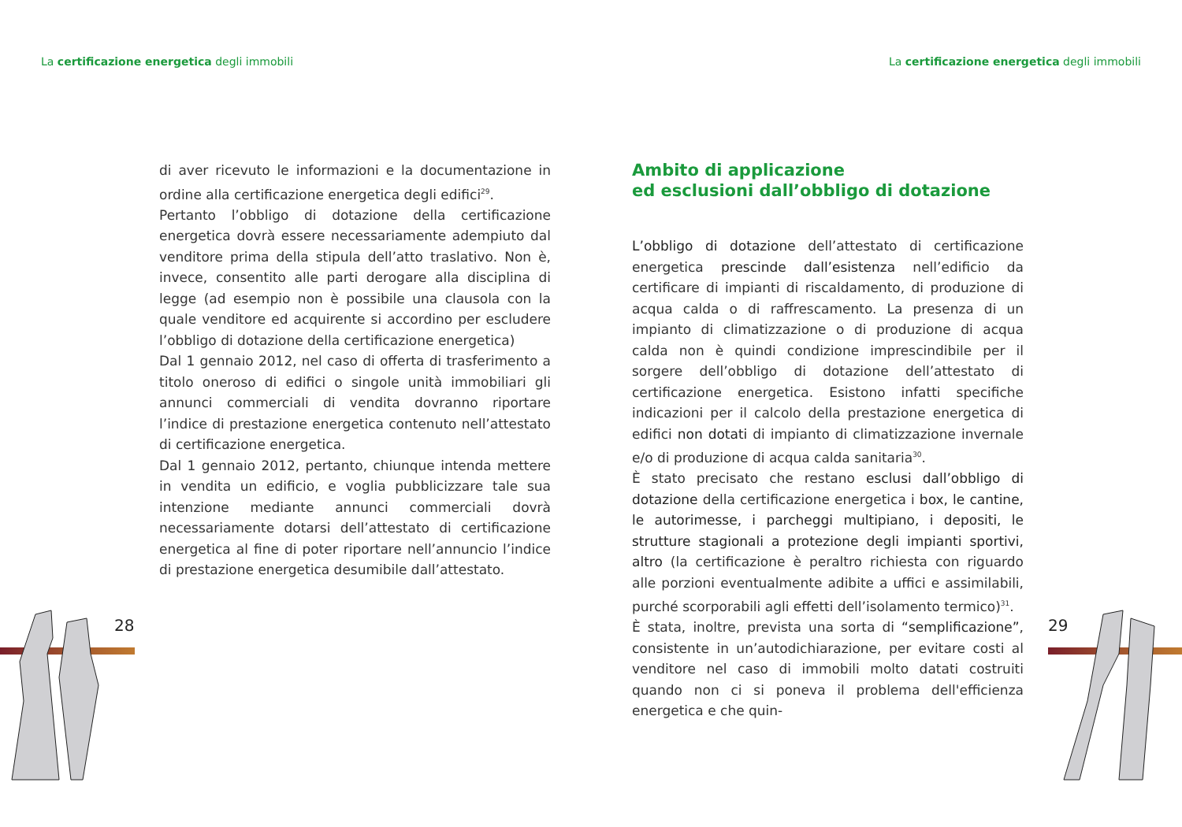La certificazione energetica degli immobili
di aver ricevuto le informazioni e la documentazione in ordine alla certificazione energetica degli edifici<sup>29</sup>.
Pertanto l’obbligo di dotazione della certificazione energetica dovrà essere necessariamente adempiuto dal venditore prima della stipula dell’atto traslativo. Non è, invece, consentito alle parti derogare alla disciplina di legge (ad esempio non è possibile una clausola con la quale venditore ed acquirente si accordino per escludere l’obbligo di dotazione della certificazione energetica)
Dal 1 gennaio 2012, nel caso di offerta di trasferimento a titolo oneroso di edifici o singole unità immobiliari gli annunci commerciali di vendita dovranno riportare l’indice di prestazione energetica contenuto nell’attestato di certificazione energetica.
Dal 1 gennaio 2012, pertanto, chiunque intenda mettere in vendita un edificio, e voglia pubblicizzare tale sua intenzione mediante annunci commerciali dovrà necessariamente dotarsi dell’attestato di certificazione energetica al fine di poter riportare nell’annuncio l’indice di prestazione energetica desumibile dall’attestato.
28
La certificazione energetica degli immobili
Ambito di applicazione
ed esclusioni dall’obbligo di dotazione
L’obbligo di dotazione dell’attestato di certificazione energetica prescinde dall’esistenza nell’edificio da certificare di impianti di riscaldamento, di produzione di acqua calda o di raffrescamento. La presenza di un impianto di climatizzazione o di produzione di acqua calda non è quindi condizione imprescindibile per il sorgere dell’obbligo di dotazione dell’attestato di certificazione energetica. Esistono infatti specifiche indicazioni per il calcolo della prestazione energetica di edifici non dotati di impianto di climatizzazione invernale e/o di produzione di acqua calda sanitaria<sup>30</sup>.
È stato precisato che restano esclusi dall’obbligo di dotazione della certificazione energetica i box, le cantine, le autorimesse, i parcheggi multipiano, i depositi, le strutture stagionali a protezione degli impianti sportivi, altro (la certificazione è peraltro richiesta con riguardo alle porzioni eventualmente adibite a uffici e assimilabili, purché scorporabili agli effetti dell’isolamento termico)<sup>31</sup>.
È stata, inoltre, prevista una sorta di “semplificazione”, consistente in un’autodichiarazione, per evitare costi al venditore nel caso di immobili molto datati costruiti quando non ci si poneva il problema dell'efficienza energetica e che quin-
29